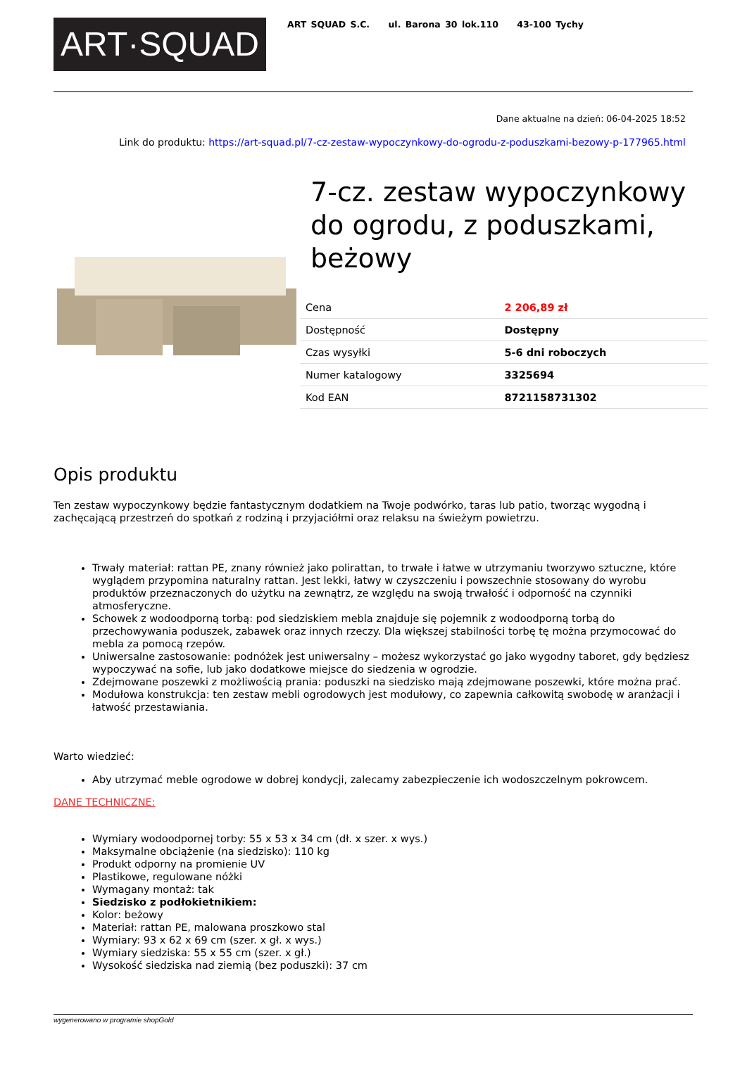ART·SQUAD
ART SQUAD S.C. ul. Barona 30 lok.110 43-100 Tychy
Dane aktualne na dzień: 06-04-2025 18:52
Link do produktu: https://art-squad.pl/7-cz-zestaw-wypoczynkowy-do-ogrodu-z-poduszkami-bezowy-p-177965.html
7-cz. zestaw wypoczynkowy do ogrodu, z poduszkami, beżowy
| Cena | 2 206,89 zł |
| Dostępność | Dostępny |
| Czas wysyłki | 5-6 dni roboczych |
| Numer katalogowy | 3325694 |
| Kod EAN | 8721158731302 |
Opis produktu
Ten zestaw wypoczynkowy będzie fantastycznym dodatkiem na Twoje podwórko, taras lub patio, tworząc wygodną i zachęcającą przestrzeń do spotkań z rodziną i przyjaciółmi oraz relaksu na świeżym powietrzu.
Trwały materiał: rattan PE, znany również jako polirattan, to trwałe i łatwe w utrzymaniu tworzywo sztuczne, które wyglądem przypomina naturalny rattan. Jest lekki, łatwy w czyszczeniu i powszechnie stosowany do wyrobu produktów przeznaczonych do użytku na zewnątrz, ze względu na swoją trwałość i odporność na czynniki atmosferyczne.
Schowek z wodoodporną torbą: pod siedziskiem mebla znajduje się pojemnik z wodoodporną torbą do przechowywania poduszek, zabawek oraz innych rzeczy. Dla większej stabilności torbę tę można przymocować do mebla za pomocą rzepów.
Uniwersalne zastosowanie: podnóżek jest uniwersalny – możesz wykorzystać go jako wygodny taboret, gdy będziesz wypoczywać na sofie, lub jako dodatkowe miejsce do siedzenia w ogrodzie.
Zdejmowane poszewki z możliwością prania: poduszki na siedzisko mają zdejmowane poszewki, które można prać.
Modułowa konstrukcja: ten zestaw mebli ogrodowych jest modułowy, co zapewnia całkowitą swobodę w aranżacji i łatwość przestawiania.
Warto wiedzieć:
Aby utrzymać meble ogrodowe w dobrej kondycji, zalecamy zabezpieczenie ich wodoszczelnym pokrowcem.
DANE TECHNICZNE:
Wymiary wodoodpornej torby: 55 x 53 x 34 cm (dł. x szer. x wys.)
Maksymalne obciążenie (na siedzisko): 110 kg
Produkt odporny na promienie UV
Plastikowe, regulowane nóżki
Wymagany montaż: tak
Siedzisko z podłokietnikiem:
Kolor: beżowy
Materiał: rattan PE, malowana proszkowo stal
Wymiary: 93 x 62 x 69 cm (szer. x gł. x wys.)
Wymiary siedziska: 55 x 55 cm (szer. x gł.)
Wysokość siedziska nad ziemią (bez poduszki): 37 cm
wygenerowano w programie shopGold